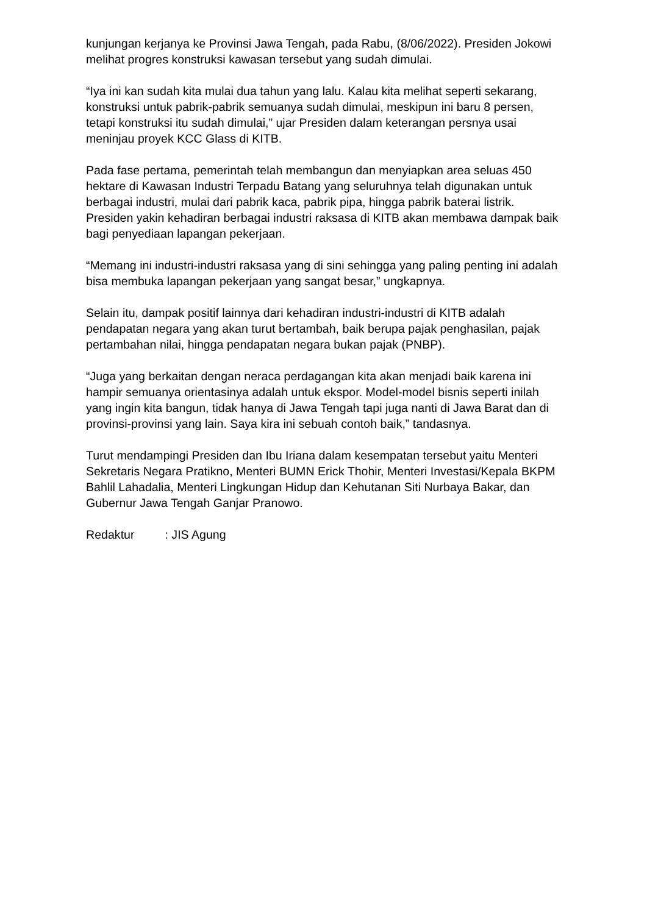kunjungan kerjanya ke Provinsi Jawa Tengah, pada Rabu, (8/06/2022). Presiden Jokowi melihat progres konstruksi kawasan tersebut yang sudah dimulai.
“Iya ini kan sudah kita mulai dua tahun yang lalu. Kalau kita melihat seperti sekarang, konstruksi untuk pabrik-pabrik semuanya sudah dimulai, meskipun ini baru 8 persen, tetapi konstruksi itu sudah dimulai,” ujar Presiden dalam keterangan persnya usai meninjau proyek KCC Glass di KITB.
Pada fase pertama, pemerintah telah membangun dan menyiapkan area seluas 450 hektare di Kawasan Industri Terpadu Batang yang seluruhnya telah digunakan untuk berbagai industri, mulai dari pabrik kaca, pabrik pipa, hingga pabrik baterai listrik. Presiden yakin kehadiran berbagai industri raksasa di KITB akan membawa dampak baik bagi penyediaan lapangan pekerjaan.
“Memang ini industri-industri raksasa yang di sini sehingga yang paling penting ini adalah bisa membuka lapangan pekerjaan yang sangat besar,” ungkapnya.
Selain itu, dampak positif lainnya dari kehadiran industri-industri di KITB adalah pendapatan negara yang akan turut bertambah, baik berupa pajak penghasilan, pajak pertambahan nilai, hingga pendapatan negara bukan pajak (PNBP).
“Juga yang berkaitan dengan neraca perdagangan kita akan menjadi baik karena ini hampir semuanya orientasinya adalah untuk ekspor. Model-model bisnis seperti inilah yang ingin kita bangun, tidak hanya di Jawa Tengah tapi juga nanti di Jawa Barat dan di provinsi-provinsi yang lain. Saya kira ini sebuah contoh baik,” tandasnya.
Turut mendampingi Presiden dan Ibu Iriana dalam kesempatan tersebut yaitu Menteri Sekretaris Negara Pratikno, Menteri BUMN Erick Thohir, Menteri Investasi/Kepala BKPM Bahlil Lahadalia, Menteri Lingkungan Hidup dan Kehutanan Siti Nurbaya Bakar, dan Gubernur Jawa Tengah Ganjar Pranowo.
Redaktur : JIS Agung